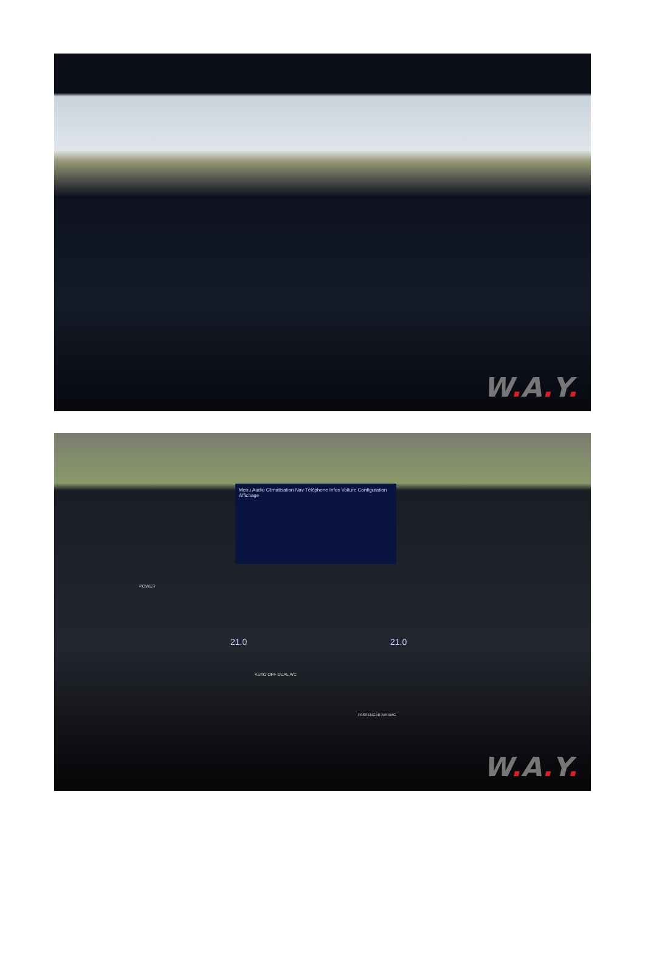W. A. Y.
Menu Audio Climatisation Nav Téléphone Infos Voiture Configuration Affichage
POWER
21.0 21.0
AUTO OFF DUAL A/C
PASSENGER AIR BAG
W. A. Y.